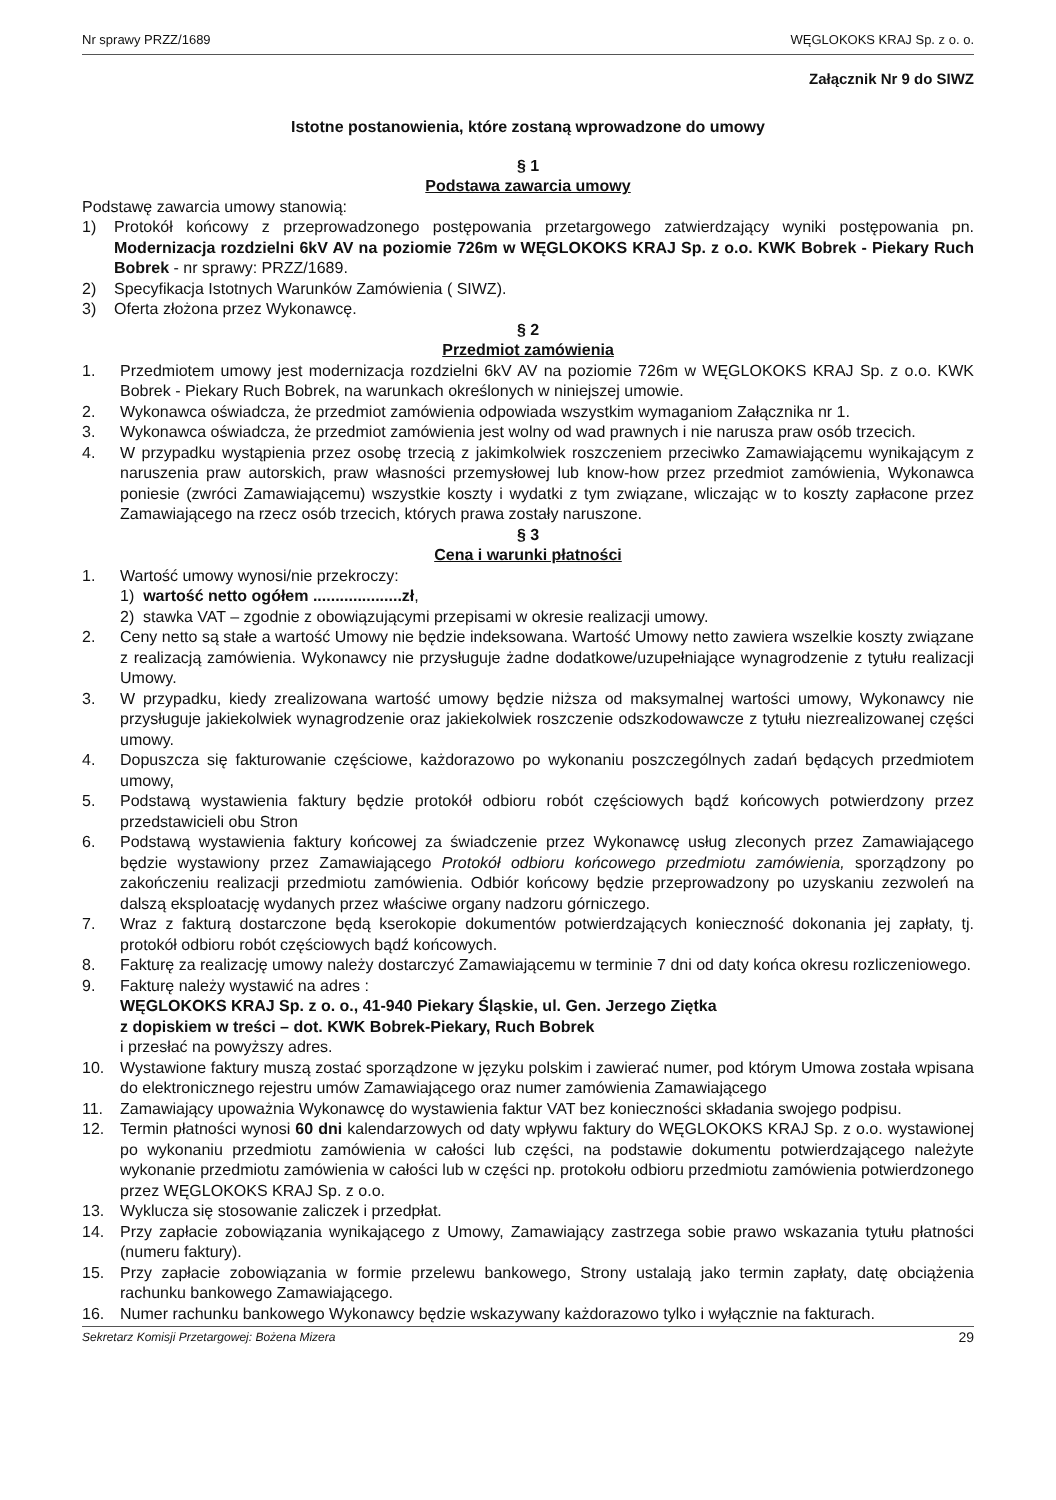Nr sprawy PRZZ/1689 WĘGLOKOKS KRAJ Sp. z o. o.
Załącznik Nr 9 do SIWZ
Istotne postanowienia, które zostaną wprowadzone do umowy
§ 1
Podstawa zawarcia umowy
Podstawę zawarcia umowy stanowią:
1) Protokół końcowy z przeprowadzonego postępowania przetargowego zatwierdzający wyniki postępowania pn. Modernizacja rozdzielni 6kV AV na poziomie 726m w WĘGLOKOKS KRAJ Sp. z o.o. KWK Bobrek - Piekary Ruch Bobrek - nr sprawy: PRZZ/1689.
2) Specyfikacja Istotnych Warunków Zamówienia ( SIWZ).
3) Oferta złożona przez Wykonawcę.
§ 2
Przedmiot zamówienia
1. Przedmiotem umowy jest modernizacja rozdzielni 6kV AV na poziomie 726m w WĘGLOKOKS KRAJ Sp. z o.o. KWK Bobrek - Piekary Ruch Bobrek, na warunkach określonych w niniejszej umowie.
2. Wykonawca oświadcza, że przedmiot zamówienia odpowiada wszystkim wymaganiom Załącznika nr 1.
3. Wykonawca oświadcza, że przedmiot zamówienia jest wolny od wad prawnych i nie narusza praw osób trzecich.
4. W przypadku wystąpienia przez osobę trzecią z jakimkolwiek roszczeniem przeciwko Zamawiającemu wynikającym z naruszenia praw autorskich, praw własności przemysłowej lub know-how przez przedmiot zamówienia, Wykonawca poniesie (zwróci Zamawiającemu) wszystkie koszty i wydatki z tym związane, wliczając w to koszty zapłacone przez Zamawiającego na rzecz osób trzecich, których prawa zostały naruszone.
§ 3
Cena i warunki płatności
1. Wartość umowy wynosi/nie przekroczy:
1) wartość netto ogółem ....................zł,
2) stawka VAT – zgodnie z obowiązującymi przepisami w okresie realizacji umowy.
2. Ceny netto są stałe a wartość Umowy nie będzie indeksowana. Wartość Umowy netto zawiera wszelkie koszty związane z realizacją zamówienia. Wykonawcy nie przysługuje żadne dodatkowe/uzupełniające wynagrodzenie z tytułu realizacji Umowy.
3. W przypadku, kiedy zrealizowana wartość umowy będzie niższa od maksymalnej wartości umowy, Wykonawcy nie przysługuje jakiekolwiek wynagrodzenie oraz jakiekolwiek roszczenie odszkodowawcze z tytułu niezrealizowanej części umowy.
4. Dopuszcza się fakturowanie częściowe, każdorazowo po wykonaniu poszczególnych zadań będących przedmiotem umowy,
5. Podstawą wystawienia faktury będzie protokół odbioru robót częściowych bądź końcowych potwierdzony przez przedstawicieli obu Stron
6. Podstawą wystawienia faktury końcowej za świadczenie przez Wykonawcę usług zleconych przez Zamawiającego będzie wystawiony przez Zamawiającego Protokół odbioru końcowego przedmiotu zamówienia, sporządzony po zakończeniu realizacji przedmiotu zamówienia. Odbiór końcowy będzie przeprowadzony po uzyskaniu zezwoleń na dalszą eksploatację wydanych przez właściwe organy nadzoru górniczego.
7. Wraz z fakturą dostarczone będą kserokopie dokumentów potwierdzających konieczność dokonania jej zapłaty, tj. protokół odbioru robót częściowych bądź końcowych.
8. Fakturę za realizację umowy należy dostarczyć Zamawiającemu w terminie 7 dni od daty końca okresu rozliczeniowego.
9. Fakturę należy wystawić na adres :
WĘGLOKOKS KRAJ Sp. z o. o., 41-940 Piekary Śląskie, ul. Gen. Jerzego Ziętka
z dopiskiem w treści – dot. KWK Bobrek-Piekary, Ruch Bobrek
i przesłać na powyższy adres.
10. Wystawione faktury muszą zostać sporządzone w języku polskim i zawierać numer, pod którym Umowa została wpisana do elektronicznego rejestru umów Zamawiającego oraz numer zamówienia Zamawiającego
11. Zamawiający upoważnia Wykonawcę do wystawienia faktur VAT bez konieczności składania swojego podpisu.
12. Termin płatności wynosi 60 dni kalendarzowych od daty wpływu faktury do WĘGLOKOKS KRAJ Sp. z o.o. wystawionej po wykonaniu przedmiotu zamówienia w całości lub części, na podstawie dokumentu potwierdzającego należyte wykonanie przedmiotu zamówienia w całości lub w części np. protokołu odbioru przedmiotu zamówienia potwierdzonego przez WĘGLOKOKS KRAJ Sp. z o.o.
13. Wyklucza się stosowanie zaliczek i przedpłat.
14. Przy zapłacie zobowiązania wynikającego z Umowy, Zamawiający zastrzega sobie prawo wskazania tytułu płatności (numeru faktury).
15. Przy zapłacie zobowiązania w formie przelewu bankowego, Strony ustalają jako termin zapłaty, datę obciążenia rachunku bankowego Zamawiającego.
16. Numer rachunku bankowego Wykonawcy będzie wskazywany każdorazowo tylko i wyłącznie na fakturach.
Sekretarz Komisji Przetargowej: Bożena Mizera 29